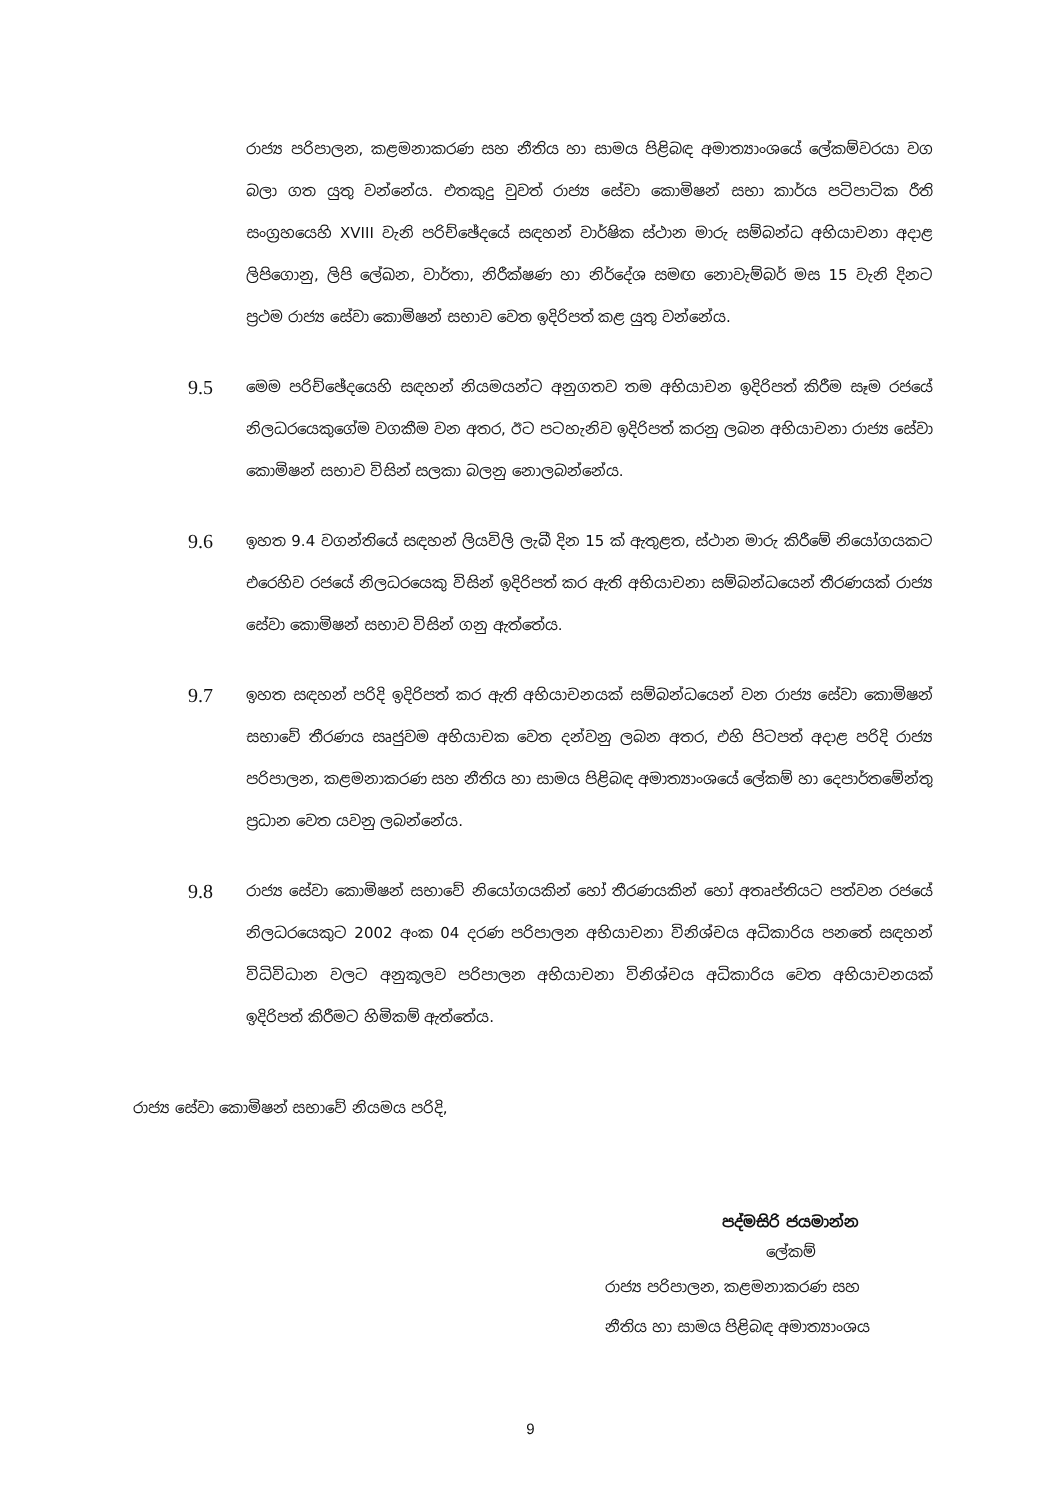රාජ්‍ය පරිපාලන, කළමනාකරණ සහ නීතිය හා සාමය පිළිබඳ අමාත්‍යාංශයේ ලේකම්වරයා වග බලා ගත යුතු වන්නේය. එතකුදු වුවත් රාජ්‍ය සේවා කොමිෂන් සභා කාර්ය පටිපාටික රීති සංග්‍රහයෙහි XVIII වැනි පරිච්ඡේදයේ සඳහන් වාර්ෂික ස්ථාන මාරු සම්බන්ධ අභියාචනා අදාළ ලිපිගොනු, ලිපි ලේඛන, වාර්තා, නිරීක්ෂණ හා නිර්දේශ සමඟ නොවැම්බර් මස 15 වැනි දිනට ප්‍රථම රාජ්‍ය සේවා කොමිෂන් සභාව වෙත ඉදිරිපත් කළ යුතු වන්නේය.
9.5
මෙම පරිච්ඡේදයෙහි සඳහන් නියමයන්ට අනුගතව තම අභියාචන ඉදිරිපත් කිරීම සෑම රජයේ නිලධරයෙකුගේම වගකීම වන අතර, ඊට පටහැනිව ඉදිරිපත් කරනු ලබන අභියාචනා රාජ්‍ය සේවා කොමිෂන් සභාව විසින් සලකා බලනු නොලබන්නේය.
9.6
ඉහත 9.4 වගන්තියේ සඳහන් ලියවිලි ලැබී දින 15 ක් ඇතුළත, ස්ථාන මාරු කිරීමේ නියෝගයකට එරෙහිව රජයේ නිලධරයෙකු විසින් ඉදිරිපත් කර ඇති අභියාචනා සම්බන්ධයෙන් තීරණයක් රාජ්‍ය සේවා කොමිෂන් සභාව විසින් ගනු ඇත්තේය.
9.7
ඉහත සඳහන් පරිදි ඉදිරිපත් කර ඇති අභියාචනයක් සම්බන්ධයෙන් වන රාජ්‍ය සේවා කොමිෂන් සභාවේ තීරණය සෘජුවම අභියාචක වෙත දන්වනු ලබන අතර, එහි පිටපත් අදාළ පරිදි රාජ්‍ය පරිපාලන, කළමනාකරණ සහ නීතිය හා සාමය පිළිබඳ අමාත්‍යාංශයේ ලේකම් හා දෙපාර්තමේන්තු ප්‍රධාන වෙත යවනු ලබන්නේය.
9.8
රාජ්‍ය සේවා කොමිෂන් සභාවේ නියෝගයකින් හෝ තීරණයකින් හෝ අතෘප්තියට පත්වන රජයේ නිලධරයෙකුට 2002 අංක 04 දරණ පරිපාලන අභියාචනා විනිශ්චය අධිකාරිය පනතේ සඳහන් විධිවිධාන වලට අනුකූලව පරිපාලන අභියාචනා විනිශ්චය අධිකාරිය වෙත අභියාචනයක් ඉදිරිපත් කිරීමට හිමිකම් ඇත්තේය.
රාජ්‍ය සේවා කොමිෂන් සභාවේ නියමය පරිදි,
පද්මසිරි ජයමාන්න
ලේකම්
රාජ්‍ය පරිපාලන, කළමනාකරණ සහ
නීතිය හා සාමය පිළිබඳ අමාත්‍යාංශය
9